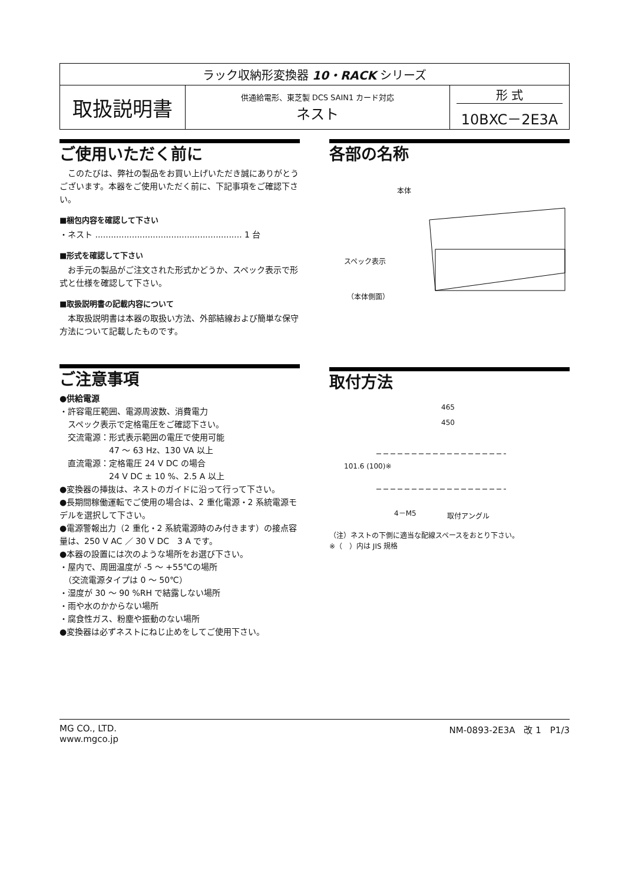| ラック収納形変換器 10・RACK シリーズ | | |
| 取扱説明書 | 供通給電形、東芝製 DCS SAIN1 カード対応 ネスト | 形 式 10BXC－2E3A |
ご使用いただく前に
　このたびは、弊社の製品をお買い上げいただき誠にありがとうございます。本器をご使用いただく前に、下記事項をご確認下さい。
■梱包内容を確認して下さい
・ネスト ........................................................ 1 台
■形式を確認して下さい
　お手元の製品がご注文された形式かどうか、スペック表示で形式と仕様を確認して下さい。
■取扱説明書の記載内容について
　本取扱説明書は本器の取扱い方法、外部結線および簡単な保守方法について記載したものです。
ご注意事項
●供給電源
・許容電圧範囲、電源周波数、消費電力
　スペック表示で定格電圧をご確認下さい。
　交流電源：形式表示範囲の電圧で使用可能
　　　　　　47 ～ 63 Hz、130 VA 以上
　直流電源：定格電圧 24 V DC の場合
　　　　　　24 V DC ± 10 %、2.5 A 以上
●変換器の挿抜は、ネストのガイドに沿って行って下さい。
●長期間稼働運転でご使用の場合は、2 重化電源・2 系統電源モデルを選択して下さい。
●電源警報出力（2 重化・2 系統電源時のみ付きます）の接点容量は、250 V AC ／ 30 V DC　3 A です。
●本器の設置には次のような場所をお選び下さい。
・屋内で、周囲温度が -5 ～ +55℃の場所
　（交流電源タイプは 0 ～ 50℃）
・湿度が 30 ～ 90 %RH で結露しない場所
・雨や水のかからない場所
・腐食性ガス、粉塵や振動のない場所
●変換器は必ずネストにねじ止めをしてご使用下さい。
各部の名称
本体
スペック表示
（本体側面）
取付方法
465
450
101.6 (100)※
4－M5 取付アングル
（注）ネストの下側に適当な配線スペースをおとり下さい。
※（　）内は JIS 規格
MG CO., LTD.
www.mgco.jp
NM-0893-2E3A　改 1　P1/3